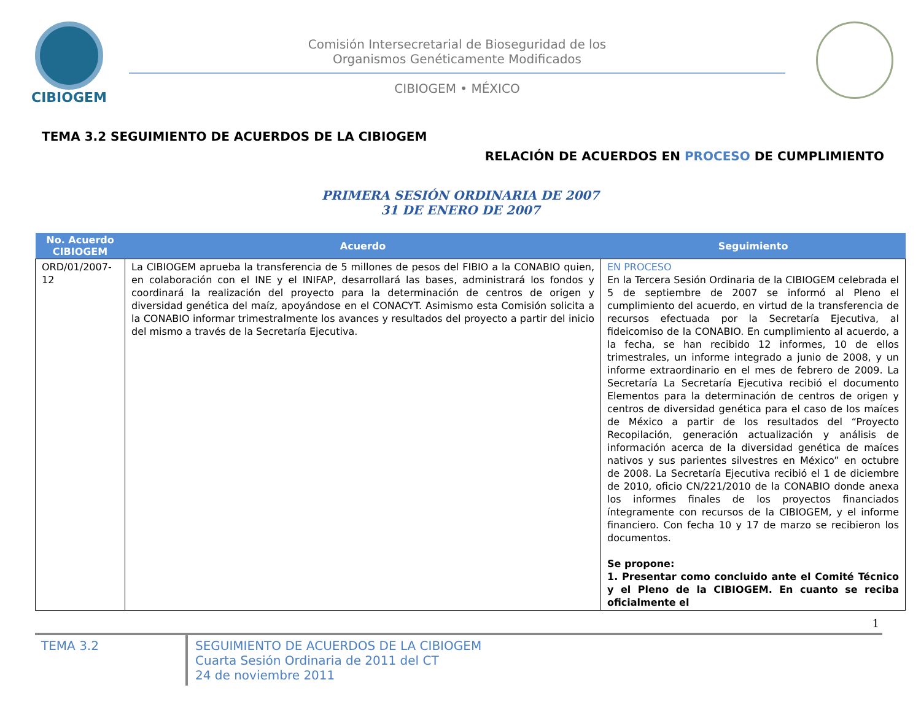CIBIOGEM
Comisión Intersecretarial de Bioseguridad de los
Organismos Genéticamente Modificados
CIBIOGEM • MÉXICO
TEMA 3.2 SEGUIMIENTO DE ACUERDOS DE LA CIBIOGEM
RELACIÓN DE ACUERDOS EN PROCESO DE CUMPLIMIENTO
PRIMERA SESIÓN ORDINARIA DE 2007
31 DE ENERO DE 2007
| No. Acuerdo CIBIOGEM | Acuerdo | Seguimiento |
| --- | --- | --- |
| ORD/01/2007- 12 | La CIBIOGEM aprueba la transferencia de 5 millones de pesos del FIBIO a la CONABIO quien, en colaboración con el INE y el INIFAP, desarrollará las bases, administrará los fondos y coordinará la realización del proyecto para la determinación de centros de origen y diversidad genética del maíz, apoyándose en el CONACYT. Asimismo esta Comisión solicita a la CONABIO informar trimestralmente los avances y resultados del proyecto a partir del inicio del mismo a través de la Secretaría Ejecutiva. | EN PROCESO En la Tercera Sesión Ordinaria de la CIBIOGEM celebrada el 5 de septiembre de 2007 se informó al Pleno el cumplimiento del acuerdo, en virtud de la transferencia de recursos efectuada por la Secretaría Ejecutiva, al fideicomiso de la CONABIO. En cumplimiento al acuerdo, a la fecha, se han recibido 12 informes, 10 de ellos trimestrales, un informe integrado a junio de 2008, y un informe extraordinario en el mes de febrero de 2009. La Secretaría La Secretaría Ejecutiva recibió el documento Elementos para la determinación de centros de origen y centros de diversidad genética para el caso de los maíces de México a partir de los resultados del “Proyecto Recopilación, generación actualización y análisis de información acerca de la diversidad genética de maíces nativos y sus parientes silvestres en México” en octubre de 2008. La Secretaría Ejecutiva recibió el 1 de diciembre de 2010, oficio CN/221/2010 de la CONABIO donde anexa los informes finales de los proyectos financiados íntegramente con recursos de la CIBIOGEM, y el informe financiero. Con fecha 10 y 17 de marzo se recibieron los documentos. Se propone: 1. Presentar como concluido ante el Comité Técnico y el Pleno de la CIBIOGEM. En cuanto se reciba oficialmente el |
1
TEMA 3.2 SEGUIMIENTO DE ACUERDOS DE LA CIBIOGEM
Cuarta Sesión Ordinaria de 2011 del CT
24 de noviembre 2011